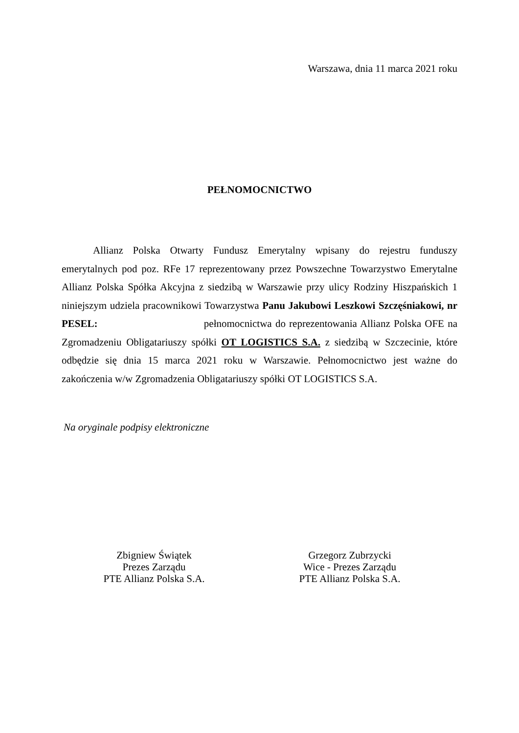Warszawa, dnia 11 marca 2021 roku
PEŁNOMOCNICTWO
Allianz Polska Otwarty Fundusz Emerytalny wpisany do rejestru funduszy emerytalnych pod poz. RFe 17 reprezentowany przez Powszechne Towarzystwo Emerytalne Allianz Polska Spółka Akcyjna z siedzibą w Warszawie przy ulicy Rodziny Hiszpańskich 1 niniejszym udziela pracownikowi Towarzystwa Panu Jakubowi Leszkowi Szczęśniakowi, nr PESEL: pełnomocnictwa do reprezentowania Allianz Polska OFE na Zgromadzeniu Obligatariuszy spółki OT LOGISTICS S.A. z siedzibą w Szczecinie, które odbędzie się dnia 15 marca 2021 roku w Warszawie. Pełnomocnictwo jest ważne do zakończenia w/w Zgromadzenia Obligatariuszy spółki OT LOGISTICS S.A.
Na oryginale podpisy elektroniczne
Zbigniew Świątek
Prezes Zarządu
PTE Allianz Polska S.A.
Grzegorz Zubrzycki
Wice - Prezes Zarządu
PTE Allianz Polska S.A.